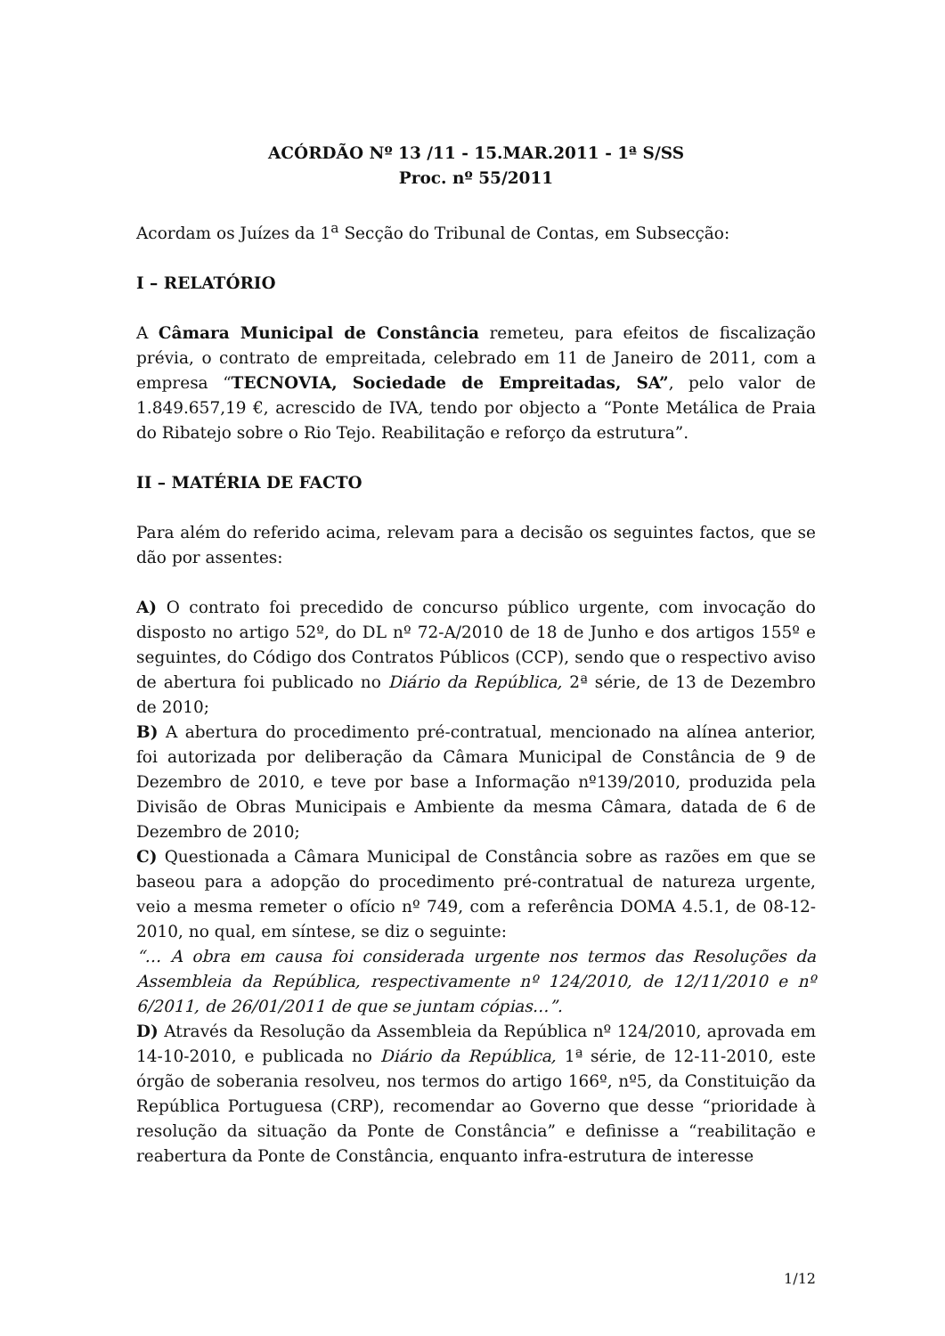ACÓRDÃO Nº 13 /11 - 15.MAR.2011 - 1ª S/SS
Proc. nº 55/2011
Acordam os Juízes da 1<sup>a</sup> Secção do Tribunal de Contas, em Subsecção:
I – RELATÓRIO
A Câmara Municipal de Constância remeteu, para efeitos de fiscalização prévia, o contrato de empreitada, celebrado em 11 de Janeiro de 2011, com a empresa “TECNOVIA, Sociedade de Empreitadas, SA”, pelo valor de 1.849.657,19 €, acrescido de IVA, tendo por objecto a “Ponte Metálica de Praia do Ribatejo sobre o Rio Tejo. Reabilitação e reforço da estrutura”.
II – MATÉRIA DE FACTO
Para além do referido acima, relevam para a decisão os seguintes factos, que se dão por assentes:
A) O contrato foi precedido de concurso público urgente, com invocação do disposto no artigo 52º, do DL nº 72-A/2010 de 18 de Junho e dos artigos 155º e seguintes, do Código dos Contratos Públicos (CCP), sendo que o respectivo aviso de abertura foi publicado no Diário da República, 2ª série, de 13 de Dezembro de 2010;
B) A abertura do procedimento pré-contratual, mencionado na alínea anterior, foi autorizada por deliberação da Câmara Municipal de Constância de 9 de Dezembro de 2010, e teve por base a Informação nº139/2010, produzida pela Divisão de Obras Municipais e Ambiente da mesma Câmara, datada de 6 de Dezembro de 2010;
C) Questionada a Câmara Municipal de Constância sobre as razões em que se baseou para a adopção do procedimento pré-contratual de natureza urgente, veio a mesma remeter o ofício nº 749, com a referência DOMA 4.5.1, de 08-12-2010, no qual, em síntese, se diz o seguinte:
“… A obra em causa foi considerada urgente nos termos das Resoluções da Assembleia da República, respectivamente nº 124/2010, de 12/11/2010 e nº 6/2011, de 26/01/2011 de que se juntam cópias…”.
D) Através da Resolução da Assembleia da República nº 124/2010, aprovada em 14-10-2010, e publicada no Diário da República, 1ª série, de 12-11-2010, este órgão de soberania resolveu, nos termos do artigo 166º, nº5, da Constituição da República Portuguesa (CRP), recomendar ao Governo que desse “prioridade à resolução da situação da Ponte de Constância” e definisse a “reabilitação e reabertura da Ponte de Constância, enquanto infra-estrutura de interesse
1/12